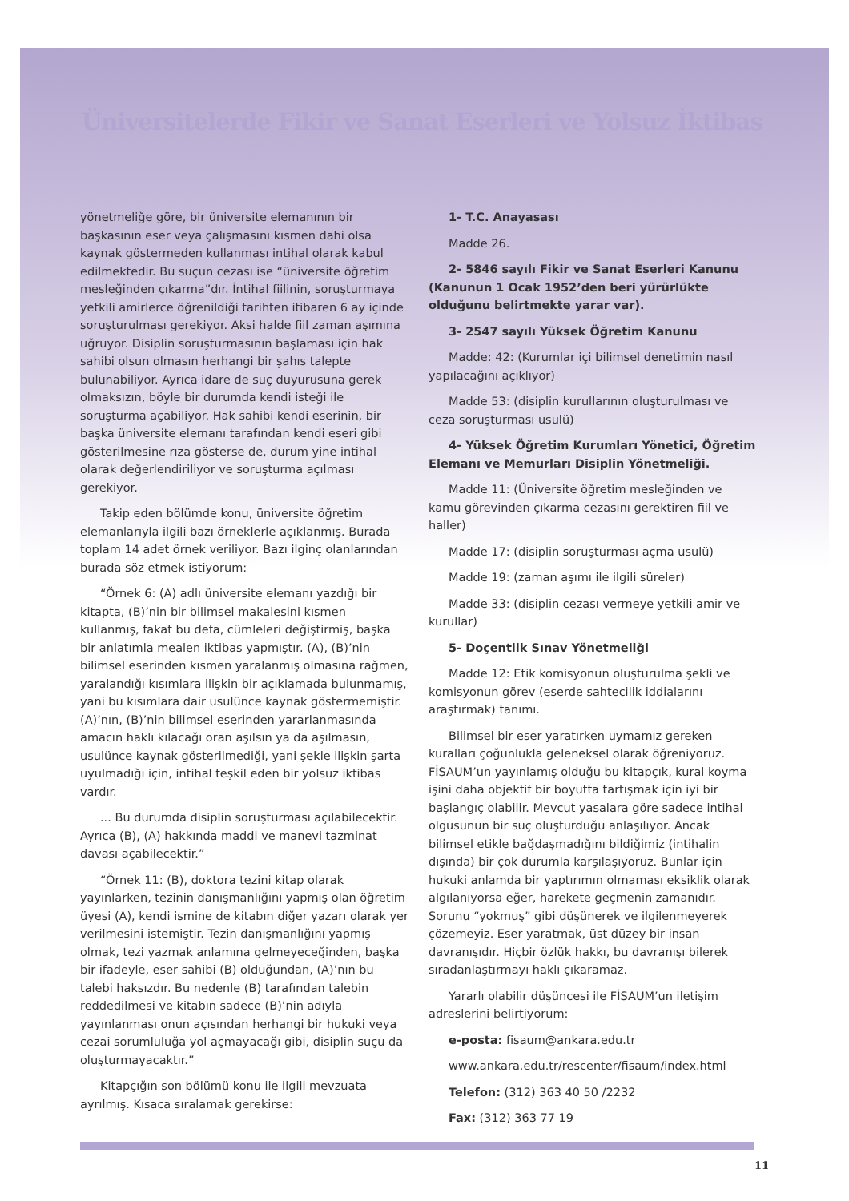Üniversitelerde Fikir ve Sanat Eserleri ve Yolsuz İktibas
yönetmeliğe göre, bir üniversite elemanının bir başkasının eser veya çalışmasını kısmen dahi olsa kaynak göstermeden kullanması intihal olarak kabul edilmektedir. Bu suçun cezası ise “üniversite öğretim mesleğinden çıkarma”dır. İntihal fiilinin, soruşturmaya yetkili amirlerce öğrenildiği tarihten itibaren 6 ay içinde soruşturulması gerekiyor. Aksi halde fiil zaman aşımına uğruyor. Disiplin soruşturmasının başlaması için hak sahibi olsun olmasın herhangi bir şahıs talepte bulunabiliyor. Ayrıca idare de suç duyurusuna gerek olmaksızın, böyle bir durumda kendi isteği ile soruşturma açabiliyor. Hak sahibi kendi eserinin, bir başka üniversite elemanı tarafından kendi eseri gibi gösterilmesine rıza gösterse de, durum yine intihal olarak değerlendiriliyor ve soruşturma açılması gerekiyor.
Takip eden bölümde konu, üniversite öğretim elemanlarıyla ilgili bazı örneklerle açıklanmış. Burada toplam 14 adet örnek veriliyor. Bazı ilginç olanlarından burada söz etmek istiyorum:
“Örnek 6: (A) adlı üniversite elemanı yazdığı bir kitapta, (B)’nin bir bilimsel makalesini kısmen kullanmış, fakat bu defa, cümleleri değiştirmiş, başka bir anlatımla mealen iktibas yapmıştır. (A), (B)’nin bilimsel eserinden kısmen yaralanmış olmasına rağmen, yaralandığı kısımlara ilişkin bir açıklamada bulunmamış, yani bu kısımlara dair usulünce kaynak göstermemiştir. (A)’nın, (B)’nin bilimsel eserinden yararlanmasında amacın haklı kılacağı oran aşılsın ya da aşılmasın, usulünce kaynak gösterilmediği, yani şekle ilişkin şarta uyulmadığı için, intihal teşkil eden bir yolsuz iktibas vardır.
... Bu durumda disiplin soruşturması açılabilecektir. Ayrıca (B), (A) hakkında maddi ve manevi tazminat davası açabilecektir.”
“Örnek 11: (B), doktora tezini kitap olarak yayınlarken, tezinin danışmanlığını yapmış olan öğretim üyesi (A), kendi ismine de kitabın diğer yazarı olarak yer verilmesini istemiştir. Tezin danışmanlığını yapmış olmak, tezi yazmak anlamına gelmeyeceğinden, başka bir ifadeyle, eser sahibi (B) olduğundan, (A)’nın bu talebi haksızdır. Bu nedenle (B) tarafından talebin reddedilmesi ve kitabın sadece (B)’nin adıyla yayınlanması onun açısından herhangi bir hukuki veya cezai sorumluluğa yol açmayacağı gibi, disiplin suçu da oluşturmayacaktır.”
Kitapçığın son bölümü konu ile ilgili mevzuata ayrılmış. Kısaca sıralamak gerekirse:
1- T.C. Anayasası
Madde 26.
2- 5846 sayılı Fikir ve Sanat Eserleri Kanunu (Kanunun 1 Ocak 1952’den beri yürürlükte olduğunu belirtmekte yarar var).
3- 2547 sayılı Yüksek Öğretim Kanunu
Madde: 42: (Kurumlar içi bilimsel denetimin nasıl yapılacağını açıklıyor)
Madde 53: (disiplin kurullarının oluşturulması ve ceza soruşturması usulü)
4- Yüksek Öğretim Kurumları Yönetici, Öğretim Elemanı ve Memurları Disiplin Yönetmeliği.
Madde 11: (Üniversite öğretim mesleğinden ve kamu görevinden çıkarma cezasını gerektiren fiil ve haller)
Madde 17: (disiplin soruşturması açma usulü)
Madde 19: (zaman aşımı ile ilgili süreler)
Madde 33: (disiplin cezası vermeye yetkili amir ve kurullar)
5- Doçentlik Sınav Yönetmeliği
Madde 12: Etik komisyonun oluşturulma şekli ve komisyonun görev (eserde sahtecilik iddialarını araştırmak) tanımı.
Bilimsel bir eser yaratırken uymamız gereken kuralları çoğunlukla geleneksel olarak öğreniyoruz. FİSAUM’un yayınlamış olduğu bu kitapçık, kural koyma işini daha objektif bir boyutta tartışmak için iyi bir başlangıç olabilir. Mevcut yasalara göre sadece intihal olgusunun bir suç oluşturduğu anlaşılıyor. Ancak bilimsel etikle bağdaşmadığını bildiğimiz (intihalin dışında) bir çok durumla karşılaşıyoruz. Bunlar için hukuki anlamda bir yaptırımın olmaması eksiklik olarak algılanıyorsa eğer, harekete geçmenin zamanıdır. Sorunu “yokmuş” gibi düşünerek ve ilgilenmeyerek çözemeyiz. Eser yaratmak, üst düzey bir insan davranışıdır. Hiçbir özlük hakkı, bu davranışı bilerek sıradanlaştırmayı haklı çıkaramaz.
Yararlı olabilir düşüncesi ile FİSAUM’un iletişim adreslerini belirtiyorum:
e-posta: fisaum@ankara.edu.tr
www.ankara.edu.tr/rescenter/fisaum/index.html
Telefon: (312) 363 40 50 /2232
Fax: (312) 363 77 19
11